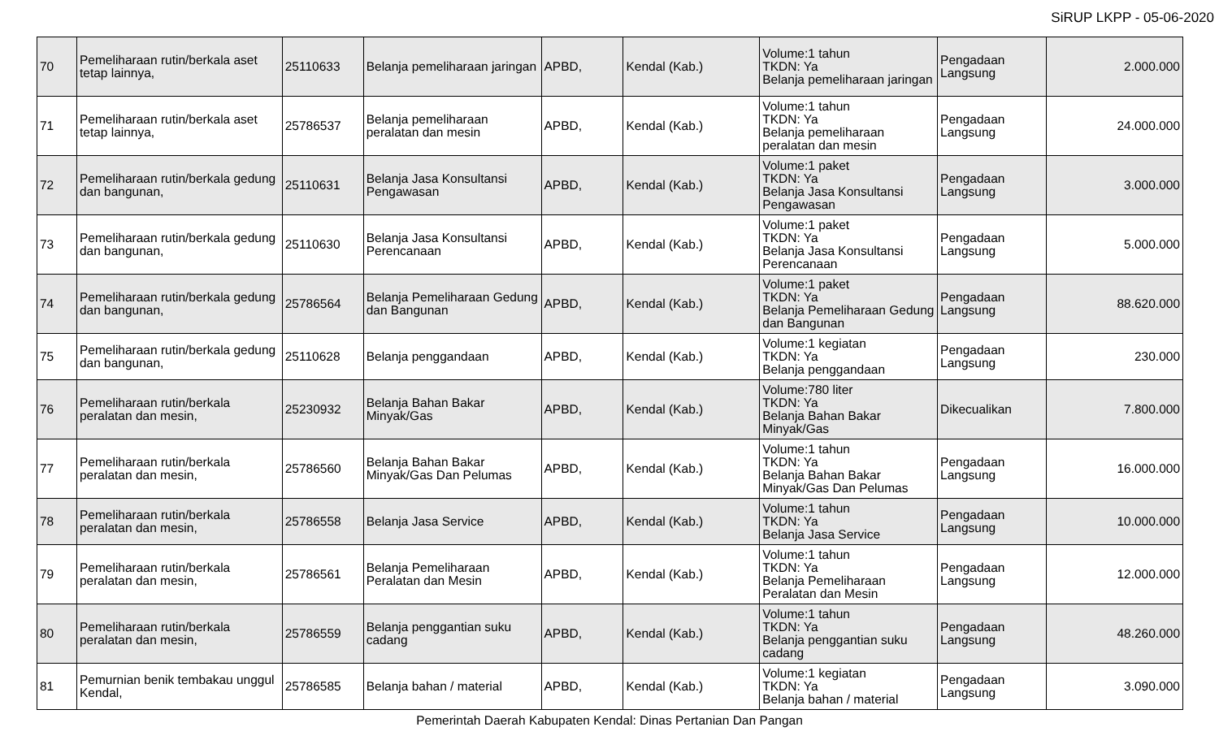SiRUP LKPP - 05-06-2020
| 70 | Pemeliharaan rutin/berkala aset tetap lainnya, | 25110633 | Belanja pemeliharaan jaringan | APBD, | Kendal (Kab.) | Volume:1 tahun TKDN: Ya Belanja pemeliharaan jaringan | Pengadaan Langsung | 2.000.000 |
| 71 | Pemeliharaan rutin/berkala aset tetap lainnya, | 25786537 | Belanja pemeliharaan peralatan dan mesin | APBD, | Kendal (Kab.) | Volume:1 tahun TKDN: Ya Belanja pemeliharaan peralatan dan mesin | Pengadaan Langsung | 24.000.000 |
| 72 | Pemeliharaan rutin/berkala gedung dan bangunan, | 25110631 | Belanja Jasa Konsultansi Pengawasan | APBD, | Kendal (Kab.) | Volume:1 paket TKDN: Ya Belanja Jasa Konsultansi Pengawasan | Pengadaan Langsung | 3.000.000 |
| 73 | Pemeliharaan rutin/berkala gedung dan bangunan, | 25110630 | Belanja Jasa Konsultansi Perencanaan | APBD, | Kendal (Kab.) | Volume:1 paket TKDN: Ya Belanja Jasa Konsultansi Perencanaan | Pengadaan Langsung | 5.000.000 |
| 74 | Pemeliharaan rutin/berkala gedung dan bangunan, | 25786564 | Belanja Pemeliharaan Gedung dan Bangunan | APBD, | Kendal (Kab.) | Volume:1 paket TKDN: Ya Belanja Pemeliharaan Gedung dan Bangunan | Pengadaan Langsung | 88.620.000 |
| 75 | Pemeliharaan rutin/berkala gedung dan bangunan, | 25110628 | Belanja penggandaan | APBD, | Kendal (Kab.) | Volume:1 kegiatan TKDN: Ya Belanja penggandaan | Pengadaan Langsung | 230.000 |
| 76 | Pemeliharaan rutin/berkala peralatan dan mesin, | 25230932 | Belanja Bahan Bakar Minyak/Gas | APBD, | Kendal (Kab.) | Volume:780 liter TKDN: Ya Belanja Bahan Bakar Minyak/Gas | Dikecualikan | 7.800.000 |
| 77 | Pemeliharaan rutin/berkala peralatan dan mesin, | 25786560 | Belanja Bahan Bakar Minyak/Gas Dan Pelumas | APBD, | Kendal (Kab.) | Volume:1 tahun TKDN: Ya Belanja Bahan Bakar Minyak/Gas Dan Pelumas | Pengadaan Langsung | 16.000.000 |
| 78 | Pemeliharaan rutin/berkala peralatan dan mesin, | 25786558 | Belanja Jasa Service | APBD, | Kendal (Kab.) | Volume:1 tahun TKDN: Ya Belanja Jasa Service | Pengadaan Langsung | 10.000.000 |
| 79 | Pemeliharaan rutin/berkala peralatan dan mesin, | 25786561 | Belanja Pemeliharaan Peralatan dan Mesin | APBD, | Kendal (Kab.) | Volume:1 tahun TKDN: Ya Belanja Pemeliharaan Peralatan dan Mesin | Pengadaan Langsung | 12.000.000 |
| 80 | Pemeliharaan rutin/berkala peralatan dan mesin, | 25786559 | Belanja penggantian suku cadang | APBD, | Kendal (Kab.) | Volume:1 tahun TKDN: Ya Belanja penggantian suku cadang | Pengadaan Langsung | 48.260.000 |
| 81 | Pemurnian benik tembakau unggul Kendal, | 25786585 | Belanja bahan / material | APBD, | Kendal (Kab.) | Volume:1 kegiatan TKDN: Ya Belanja bahan / material | Pengadaan Langsung | 3.090.000 |
Pemerintah Daerah Kabupaten Kendal: Dinas Pertanian Dan Pangan